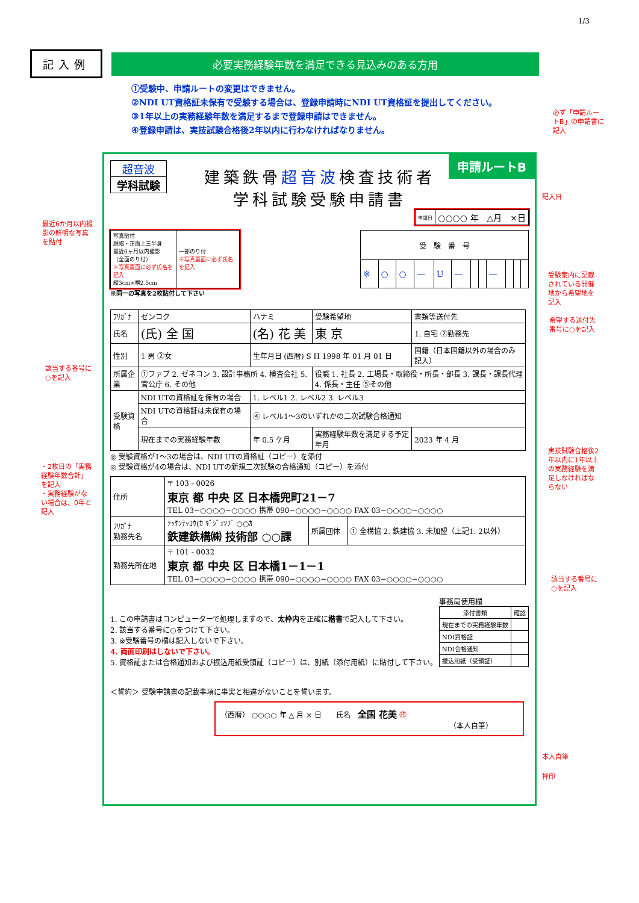1/3
記入例 必要実務経験年数を満足できる見込みのある方用
①受験中、申請ルートの変更はできません。
②NDI UT資格証未保有で受験する場合は、登録申請時にNDI UT資格証を提出してください。
③1年以上の実務経験年数を満足するまで登録申請はできません。
④登録申請は、実技試験合格後2年以内に行わなければなりません。
必ず「申請ルートB」の申請書に記入
最近6か月以内撮影の鮮明な写真を貼付
記入日
受験案内に記載されている開催地から希望地を記入
希望する送付先番号に○を記入
該当する番号に○を記入
・2枚目の「実務経験年数合計」を記入
・実務経験がない場合は、0年と記入
実技試験合格後2年以内に1年以上の実務経験を満足しなければならない
該当する番号に○を記入
本人自筆
押印
申請ルートB
超音波
学科試験
建築鉄骨超音波検査技術者
学科試験受験申請書
| 申請日 | ○○○○ 年 △月 ×日 |
| 写真貼付 脱帽・正面上三半身 最近6ヶ月以内撮影 （全面のり付） ※写真裏面に必ず氏名を記入 縦3cm×横2.5cm | 一部のり付 ※写真裏面に必ず氏名を記入 |
| 受 験 番 号 | | | | | | | | | | | |
| --- | --- | --- | --- | --- | --- | --- | --- | --- | --- | --- | --- |
| ※ | ○ | ○ | — | U | — | | | — | | | |
※同一の写真を2枚貼付して下さい
| ﾌﾘｶﾞﾅ | ゼンコク | ハナミ | 受験希望地 | 書類等送付先 |
| 氏名 | (氏) 全 国 | (名) 花 美 | 東 京 | 1. 自宅 ②勤務先 |
| 性別 | 1 男 ②女 | 生年月日 (西暦) S H 1998 年 01 月 01 日 | | 国籍（日本国籍以外の場合のみ記入） |
| 所属企業 | ①ファブ 2. ゼネコン 3. 設計事務所 4. 検査会社 5. 官公庁 6. その他 | | 役職 1. 社長 2. 工場長・取締役・所長・部長 3. 課長・課長代理 4. 係長・主任 ⑤その他 | |
| 受験資格 | NDI UTの資格証を保有の場合 | 1. レベル1 2. レベル2 3. レベル3 | | |
| | NDI UTの資格証は未保有の場合 | ④ レベル1～3のいずれかの二次試験合格通知 | | |
| | 現在までの実務経験年数 | 年 0.5 ケ月 | 実務経験年数を満足する予定年月 | 2023 年 4 月 |
◎ 受験資格が1～3の場合は、NDI UTの資格証（コピー）を添付
◎ 受験資格が4の場合は、NDI UTの新規二次試験の合格通知（コピー）を添付
| 住所 | 〒 103 - 0026 東京 都 中央 区 日本橋兜町21－7 TEL 03−○○○○−○○○○ 携帯 090−○○○○−○○○○ FAX 03−○○○○−○○○○ | | |
| ﾌﾘｶﾞﾅ 勤務先名 | ﾃｯｹﾝﾃｯｺｳ(ｶ ｷﾞｼﾞｭﾂﾌﾞ ○○ｶ 鉄建鉄構㈱ 技術部 ○○課 | 所属団体 | ① 全構協 2. 鉄建協 3. 未加盟（上記1. 2以外） |
| 勤務先所在地 | 〒 101 - 0032 東京 都 中央 区 日本橋1－1－1 TEL 03−○○○○−○○○○ 携帯 090−○○○○−○○○○ FAX 03−○○○○−○○○○ | | |
1. この申請書はコンピューターで処理しますので、太枠内を正確に楷書で記入して下さい。
2. 該当する番号に○をつけて下さい。
3. ※受験番号の欄は記入しないで下さい。
4. 両面印刷はしないで下さい。
5. 資格証または合格通知および振込用紙受領証（コピー）は、別紙（添付用紙）に貼付して下さい。
事務局使用欄
| 添付書類 | 確認 |
| --- | --- |
| 現在までの実務経験年数 | |
| NDI資格証 | |
| NDI合格通知 | |
| 振込用紙（受領証） | |
＜誓約＞ 受験申請書の記載事項に事実と相違がないことを誓います。
（西暦） ○○○○ 年 △ 月 × 日　　氏名　全国 花美 ㊞
（本人自筆）